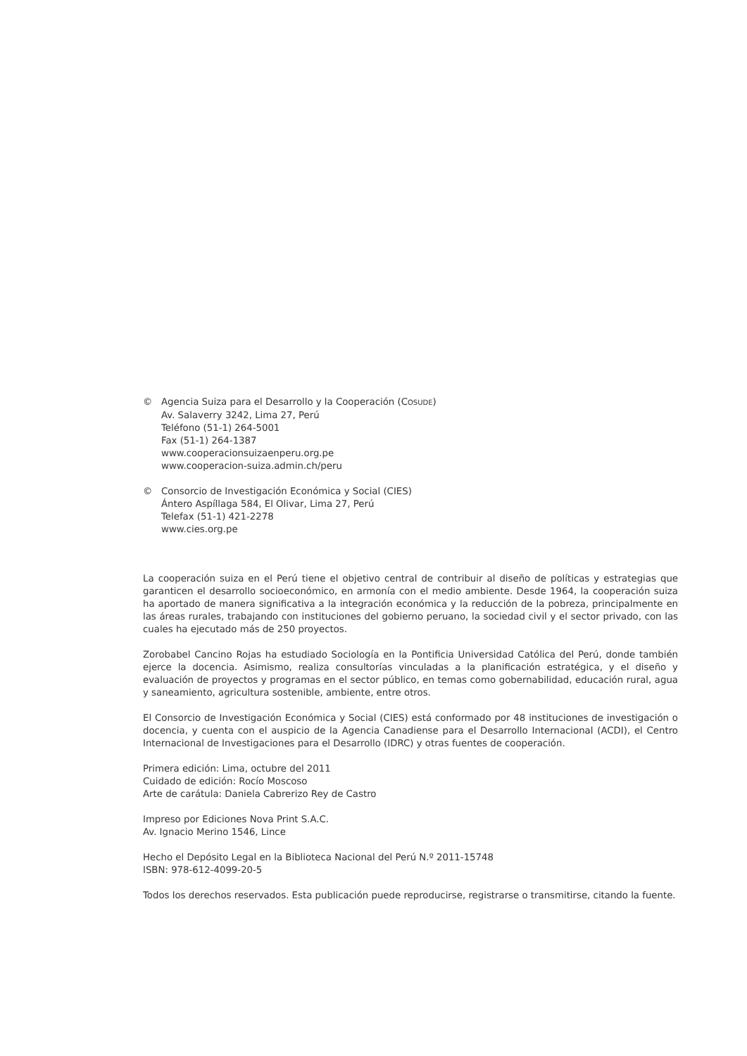© Agencia Suiza para el Desarrollo y la Cooperación (COSUDE)
Av. Salaverry 3242, Lima 27, Perú
Teléfono (51-1) 264-5001
Fax (51-1) 264-1387
www.cooperacionsuizaenperu.org.pe
www.cooperacion-suiza.admin.ch/peru
© Consorcio de Investigación Económica y Social (CIES)
Ántero Aspíllaga 584, El Olivar, Lima 27, Perú
Telefax (51-1) 421-2278
www.cies.org.pe
La cooperación suiza en el Perú tiene el objetivo central de contribuir al diseño de políticas y estrategias que garanticen el desarrollo socioeconómico, en armonía con el medio ambiente. Desde 1964, la cooperación suiza ha aportado de manera significativa a la integración económica y la reducción de la pobreza, principalmente en las áreas rurales, trabajando con instituciones del gobierno peruano, la sociedad civil y el sector privado, con las cuales ha ejecutado más de 250 proyectos.
Zorobabel Cancino Rojas ha estudiado Sociología en la Pontificia Universidad Católica del Perú, donde también ejerce la docencia. Asimismo, realiza consultorías vinculadas a la planificación estratégica, y el diseño y evaluación de proyectos y programas en el sector público, en temas como gobernabilidad, educación rural, agua y saneamiento, agricultura sostenible, ambiente, entre otros.
El Consorcio de Investigación Económica y Social (CIES) está conformado por 48 instituciones de investigación o docencia, y cuenta con el auspicio de la Agencia Canadiense para el Desarrollo Internacional (ACDI), el Centro Internacional de Investigaciones para el Desarrollo (IDRC) y otras fuentes de cooperación.
Primera edición: Lima, octubre del 2011
Cuidado de edición: Rocío Moscoso
Arte de carátula: Daniela Cabrerizo Rey de Castro
Impreso por Ediciones Nova Print S.A.C.
Av. Ignacio Merino 1546, Lince
Hecho el Depósito Legal en la Biblioteca Nacional del Perú N.º 2011-15748
ISBN: 978-612-4099-20-5
Todos los derechos reservados. Esta publicación puede reproducirse, registrarse o transmitirse, citando la fuente.